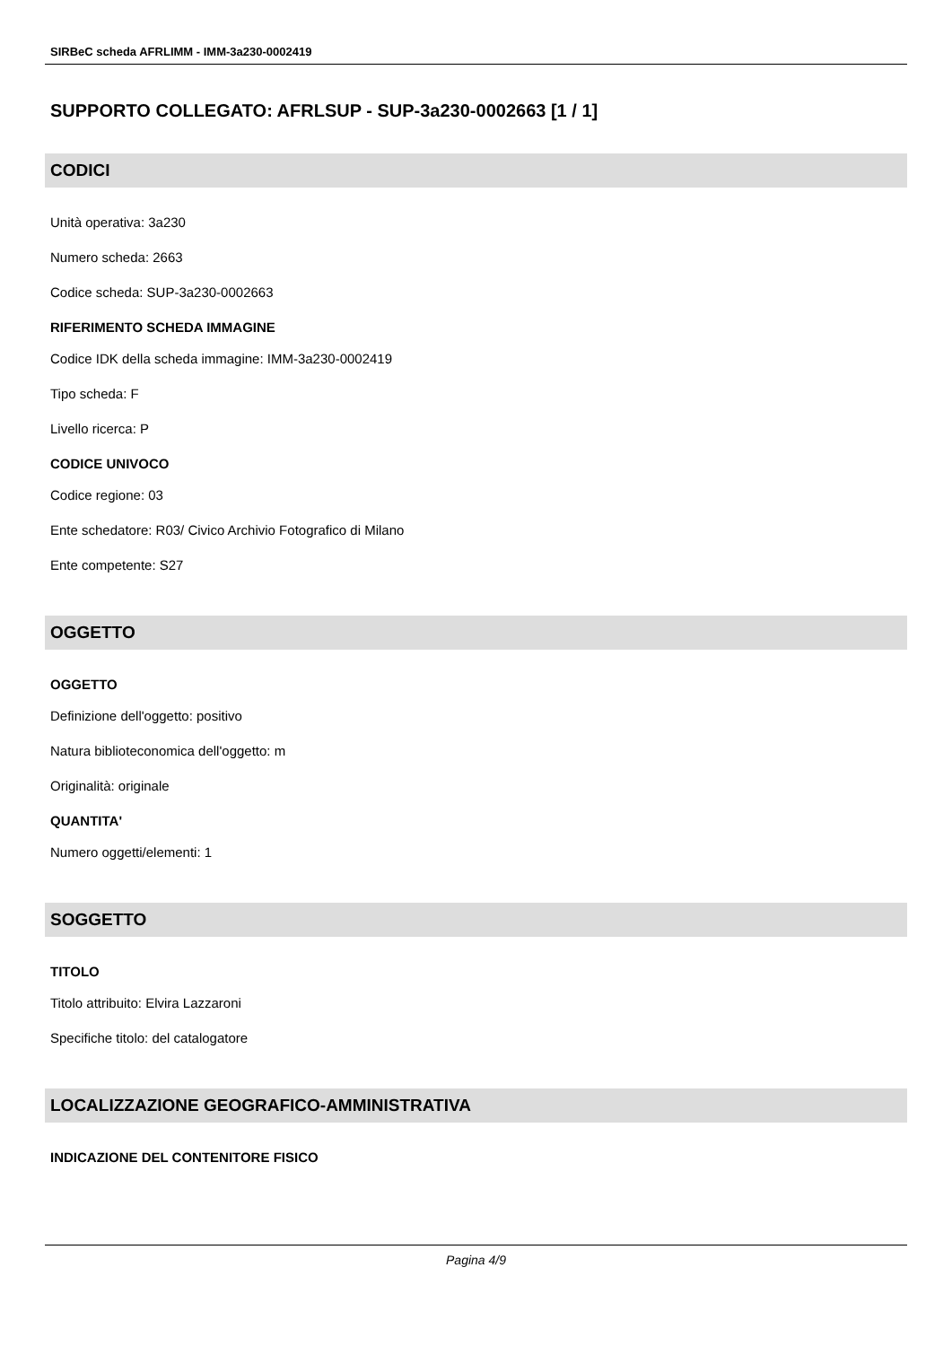SIRBeC scheda AFRLIMM - IMM-3a230-0002419
SUPPORTO COLLEGATO: AFRLSUP - SUP-3a230-0002663 [1 / 1]
CODICI
Unità operativa: 3a230
Numero scheda: 2663
Codice scheda: SUP-3a230-0002663
RIFERIMENTO SCHEDA IMMAGINE
Codice IDK della scheda immagine: IMM-3a230-0002419
Tipo scheda: F
Livello ricerca: P
CODICE UNIVOCO
Codice regione: 03
Ente schedatore: R03/ Civico Archivio Fotografico di Milano
Ente competente: S27
OGGETTO
OGGETTO
Definizione dell'oggetto: positivo
Natura biblioteconomica dell'oggetto: m
Originalità: originale
QUANTITA'
Numero oggetti/elementi: 1
SOGGETTO
TITOLO
Titolo attribuito: Elvira Lazzaroni
Specifiche titolo: del catalogatore
LOCALIZZAZIONE GEOGRAFICO-AMMINISTRATIVA
INDICAZIONE DEL CONTENITORE FISICO
Pagina 4/9